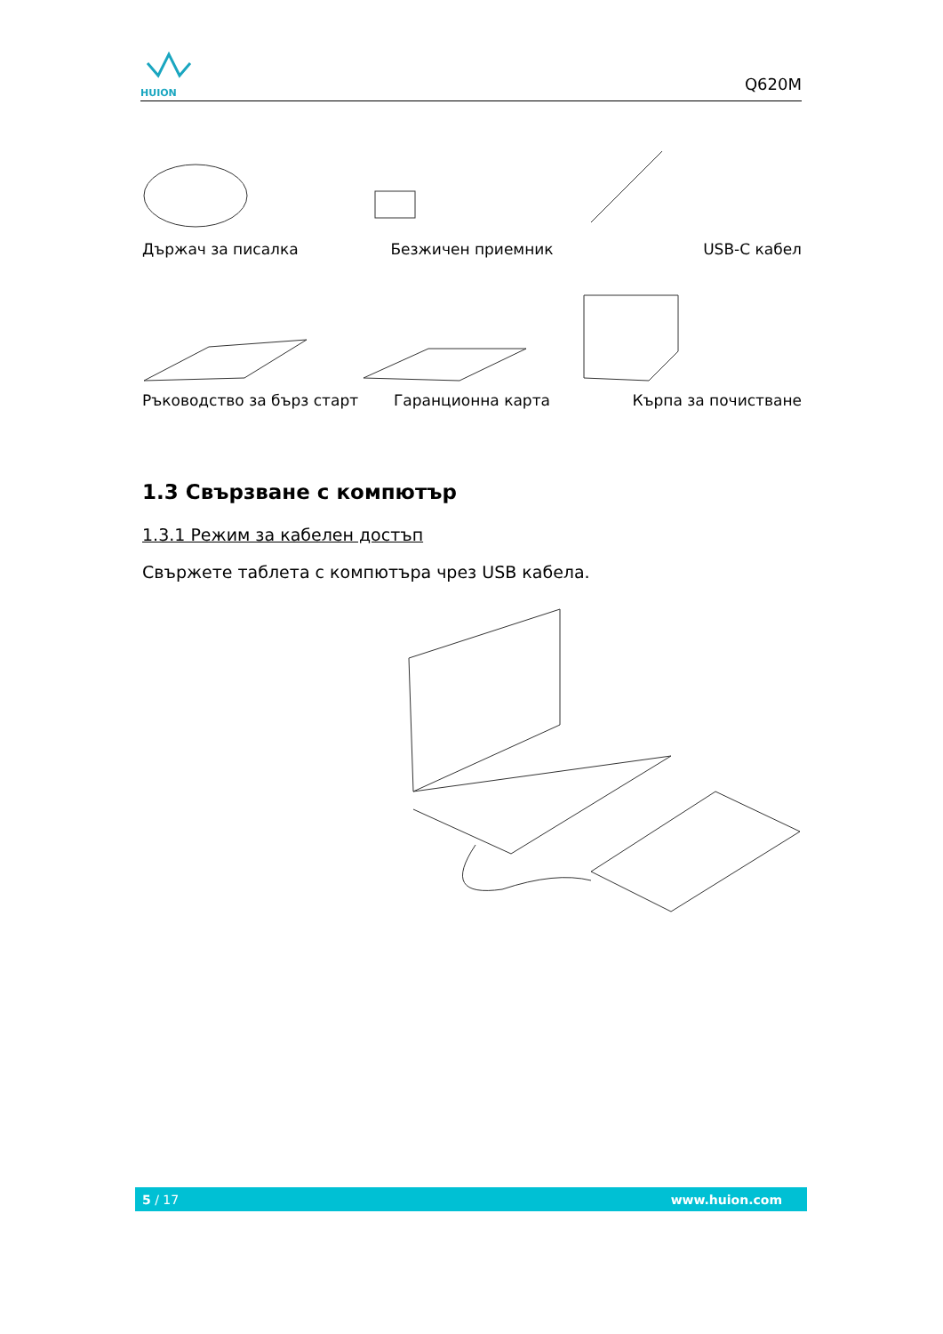HUION
Q620M
Държач за писалка
Безжичен приемник
USB-C кабел
Ръководство за бърз старт
Гаранционна карта
Кърпа за почистване
1.3 Свързване с компютър
1.3.1 Режим за кабелен достъп
Свържете таблета с компютъра чрез USB кабела.
5 / 17 www.huion.com